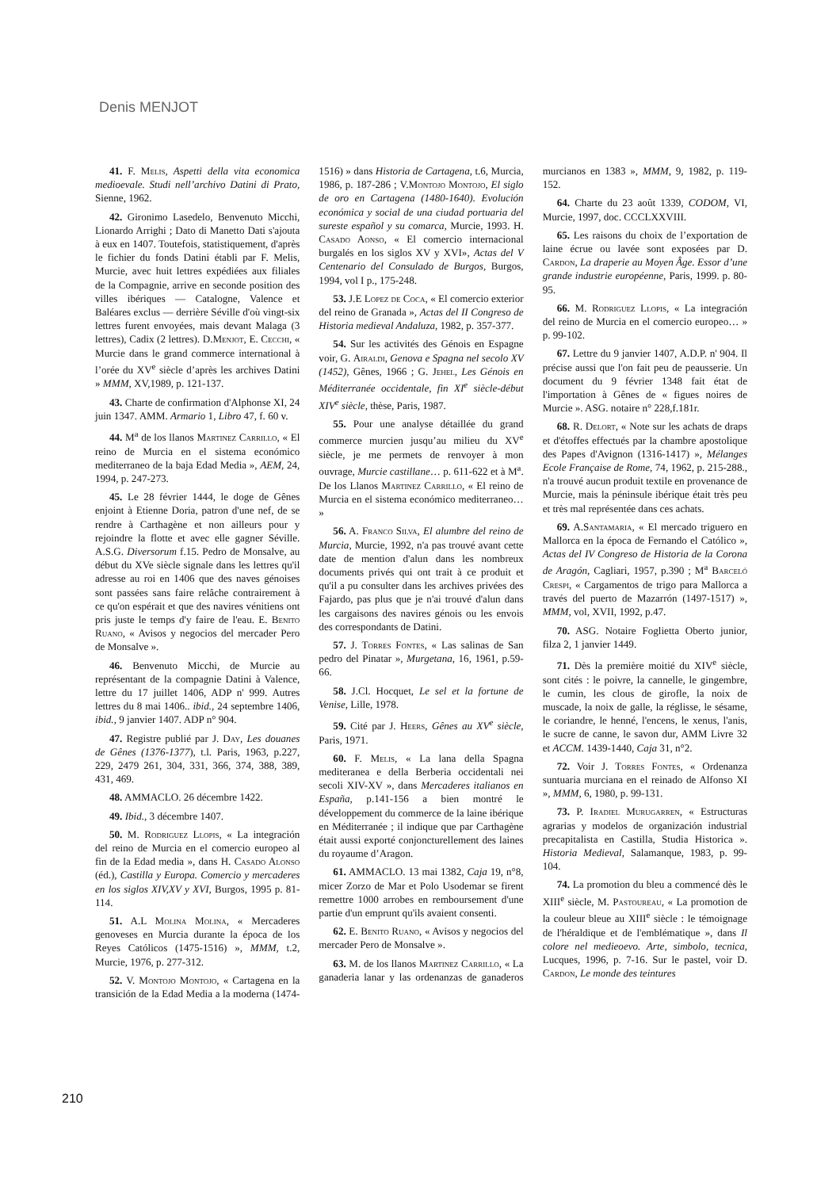Denis MENJOT
41. F. Melis, Aspetti della vita economica medioevale. Studi nell’archivo Datini di Prato, Sienne, 1962.
42. Gironimo Lasedelo, Benvenuto Micchi, Lionardo Arrighi ; Dato di Manetto Dati s'ajouta à eux en 1407. Toutefois, statistiquement, d'après le fichier du fonds Datini établi par F. Melis, Murcie, avec huit lettres expédiées aux filiales de la Compagnie, arrive en seconde position des villes ibériques — Catalogne, Valence et Baléares exclus — derrière Séville d'où vingt-six lettres furent envoyées, mais devant Malaga (3 lettres), Cadix (2 lettres). D.Menjot, E. Cecchi, « Murcie dans le grand commerce international à l’orée du XV<sup>e</sup> siècle d’après les archives Datini » MMM, XV,1989, p. 121-137.
43. Charte de confirmation d'Alphonse XI, 24 juin 1347. AMM. Armario 1, Libro 47, f. 60 v.
44. M<sup>a</sup> de los llanos Martinez Carrillo, « El reino de Murcia en el sistema económico mediterraneo de la baja Edad Media », AEM, 24, 1994, p. 247-273.
45. Le 28 février 1444, le doge de Gênes enjoint à Etienne Doria, patron d'une nef, de se rendre à Carthagène et non ailleurs pour y rejoindre la flotte et avec elle gagner Séville. A.S.G. Diversorum f.15. Pedro de Monsalve, au début du XVe siècle signale dans les lettres qu'il adresse au roi en 1406 que des naves génoises sont passées sans faire relâche contrairement à ce qu'on espérait et que des navires vénitiens ont pris juste le temps d'y faire de l'eau. E. Benito Ruano, « Avisos y negocios del mercader Pero de Monsalve ».
46. Benvenuto Micchi, de Murcie au représentant de la compagnie Datini à Valence, lettre du 17 juillet 1406, ADP n' 999. Autres lettres du 8 mai 1406.. ibid., 24 septembre 1406, ibid., 9 janvier 1407. ADP n° 904.
47. Registre publié par J. Day, Les douanes de Gênes (1376-1377), t.l. Paris, 1963, p.227, 229, 2479 261, 304, 331, 366, 374, 388, 389, 431, 469.
48. AMMACLO. 26 décembre 1422.
49. Ibid., 3 décembre 1407.
50. M. Rodriguez Llopis, « La integración del reino de Murcia en el comercio europeo al fin de la Edad media », dans H. Casado Alonso (éd.), Castilla y Europa. Comercio y mercaderes en los siglos XIV,XV y XVI, Burgos, 1995 p. 81-114.
51. A.L Molina Molina, « Mercaderes genoveses en Murcia durante la época de los Reyes Católicos (1475-1516) », MMM, t.2, Murcie, 1976, p. 277-312.
52. V. Montojo Montojo, « Cartagena en la transición de la Edad Media a la moderna (1474-1516) » dans Historia de Cartagena, t.6, Murcia, 1986, p. 187-286 ; V.Montojo Montojo, El siglo de oro en Cartagena (1480-1640). Evolución económica y social de una ciudad portuaria del sureste español y su comarca, Murcie, 1993. H. Casado Aonso, « El comercio internacional burgalés en los siglos XV y XVI», Actas del V Centenario del Consulado de Burgos, Burgos, 1994, vol I p., 175-248.
53. J.E Lopez de Coca, « El comercio exterior del reino de Granada », Actas del II Congreso de Historia medieval Andaluza, 1982, p. 357-377.
54. Sur les activités des Génois en Espagne voir, G. Airaldi, Genova e Spagna nel secolo XV (1452), Gênes, 1966 ; G. Jehel, Les Génois en Méditerranée occidentale, fin XI<sup>e</sup> siècle-début XIV<sup>e</sup> siècle, thèse, Paris, 1987.
55. Pour une analyse détaillée du grand commerce murcien jusqu’au milieu du XV<sup>e</sup> siècle, je me permets de renvoyer à mon ouvrage, Murcie castillane… p. 611-622 et à M<sup>a</sup>. De los Llanos Martinez Carrillo, « El reino de Murcia en el sistema económico mediterraneo… »
56. A. Franco Silva, El alumbre del reino de Murcia, Murcie, 1992, n'a pas trouvé avant cette date de mention d'alun dans les nombreux documents privés qui ont trait à ce produit et qu'il a pu consulter dans les archives privées des Fajardo, pas plus que je n'ai trouvé d'alun dans les cargaisons des navires génois ou les envois des correspondants de Datini.
57. J. Torres Fontes, « Las salinas de San pedro del Pinatar », Murgetana, 16, 1961, p.59-66.
58. J.Cl. Hocquet, Le sel et la fortune de Venise, Lille, 1978.
59. Cité par J. Heers, Gênes au XV<sup>e</sup> siècle, Paris, 1971.
60. F. Melis, « La lana della Spagna mediteranea e della Berberia occidentali nei secoli XIV-XV », dans Mercaderes italianos en España, p.141-156 a bien montré le développement du commerce de la laine ibérique en Méditerranée ; il indique que par Carthagène était aussi exporté conjoncturellement des laines du royaume d’Aragon.
61. AMMACLO. 13 mai 1382, Caja 19, n°8, micer Zorzo de Mar et Polo Usodemar se firent remettre 1000 arrobes en remboursement d'une partie d'un emprunt qu'ils avaient consenti.
62. E. Benito Ruano, « Avisos y negocios del mercader Pero de Monsalve ».
63. M. de los llanos Martinez Carrillo, « La ganaderia lanar y las ordenanzas de ganaderos murcianos en 1383 », MMM, 9, 1982, p. 119-152.
64. Charte du 23 août 1339, CODOM, VI, Murcie, 1997, doc. CCCLXXVIII.
65. Les raisons du choix de l’exportation de laine écrue ou lavée sont exposées par D. Cardon, La draperie au Moyen Âge. Essor d’une grande industrie européenne, Paris, 1999. p. 80-95.
66. M. Rodriguez Llopis, « La integración del reino de Murcia en el comercio europeo… » p. 99-102.
67. Lettre du 9 janvier 1407, A.D.P. n' 904. Il précise aussi que l'on fait peu de peausserie. Un document du 9 février 1348 fait état de l'importation à Gênes de « figues noires de Murcie ». ASG. notaire n° 228,f.181r.
68. R. Delort, « Note sur les achats de draps et d'étoffes effectués par la chambre apostolique des Papes d'Avignon (1316-1417) », Mélanges Ecole Française de Rome, 74, 1962, p. 215-288., n'a trouvé aucun produit textile en provenance de Murcie, mais la péninsule ibérique était très peu et très mal représentée dans ces achats.
69. A.Santamaria, « El mercado triguero en Mallorca en la época de Fernando el Católico », Actas del IV Congreso de Historia de la Corona de Aragón, Cagliari, 1957, p.390 ; M<sup>a</sup> Barceló Crespi, « Cargamentos de trigo para Mallorca a través del puerto de Mazarrón (1497-1517) », MMM, vol, XVII, 1992, p.47.
70. ASG. Notaire Foglietta Oberto junior, filza 2, 1 janvier 1449.
71. Dès la première moitié du XIV<sup>e</sup> siècle, sont cités : le poivre, la cannelle, le gingembre, le cumin, les clous de girofle, la noix de muscade, la noix de galle, la réglisse, le sésame, le coriandre, le henné, l'encens, le xenus, l'anis, le sucre de canne, le savon dur, AMM Livre 32 et ACCM. 1439-1440, Caja 31, n°2.
72. Voir J. Torres Fontes, « Ordenanza suntuaria murciana en el reinado de Alfonso XI », MMM, 6, 1980, p. 99-131.
73. P. Iradiel Murugarren, « Estructuras agrarias y modelos de organización industrial precapitalista en Castilla, Studia Historica ». Historia Medieval, Salamanque, 1983, p. 99-104.
74. La promotion du bleu a commencé dès le XIII<sup>e</sup> siècle, M. Pastoureau, « La promotion de la couleur bleue au XIII<sup>e</sup> siècle : le témoignage de l'héraldique et de l'emblématique », dans Il colore nel medieoevo. Arte, simbolo, tecnica, Lucques, 1996, p. 7-16. Sur le pastel, voir D. Cardon, Le monde des teintures
210